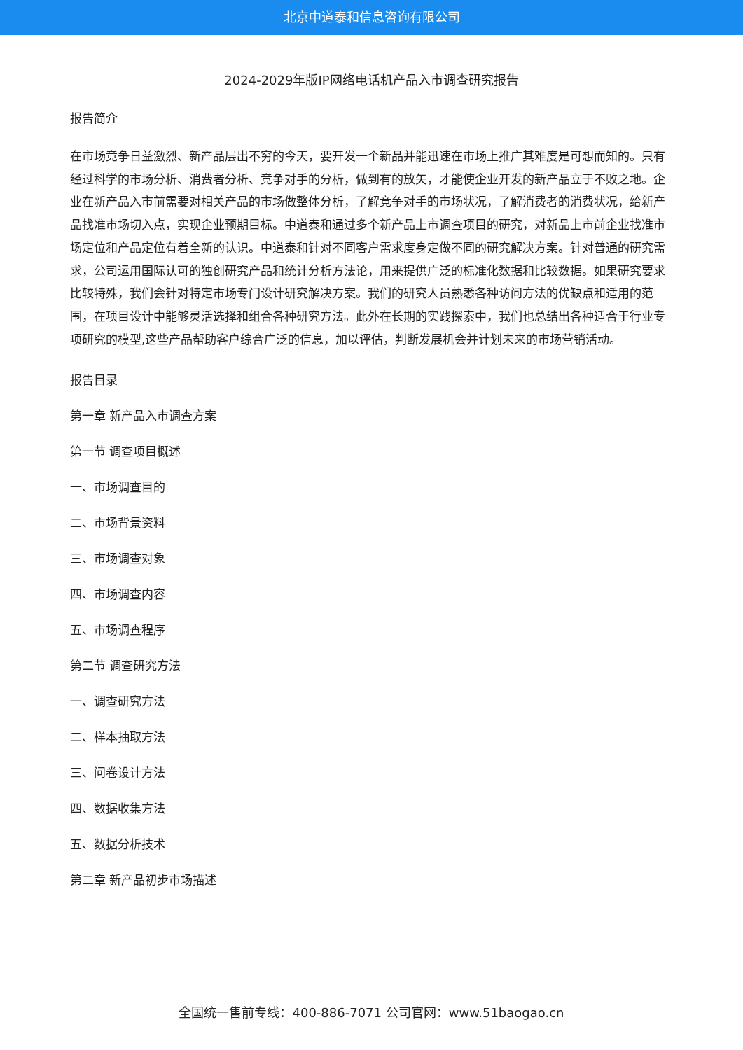北京中道泰和信息咨询有限公司
2024-2029年版IP网络电话机产品入市调查研究报告
报告简介
在市场竞争日益激烈、新产品层出不穷的今天，要开发一个新品并能迅速在市场上推广其难度是可想而知的。只有经过科学的市场分析、消费者分析、竞争对手的分析，做到有的放矢，才能使企业开发的新产品立于不败之地。企业在新产品入市前需要对相关产品的市场做整体分析，了解竞争对手的市场状况，了解消费者的消费状况，给新产品找准市场切入点，实现企业预期目标。中道泰和通过多个新产品上市调查项目的研究，对新品上市前企业找准市场定位和产品定位有着全新的认识。中道泰和针对不同客户需求度身定做不同的研究解决方案。针对普通的研究需求，公司运用国际认可的独创研究产品和统计分析方法论，用来提供广泛的标准化数据和比较数据。如果研究要求比较特殊，我们会针对特定市场专门设计研究解决方案。我们的研究人员熟悉各种访问方法的优缺点和适用的范围，在项目设计中能够灵活选择和组合各种研究方法。此外在长期的实践探索中，我们也总结出各种适合于行业专项研究的模型,这些产品帮助客户综合广泛的信息，加以评估，判断发展机会并计划未来的市场营销活动。
报告目录
第一章 新产品入市调查方案
第一节 调查项目概述
一、市场调查目的
二、市场背景资料
三、市场调查对象
四、市场调查内容
五、市场调查程序
第二节 调查研究方法
一、调查研究方法
二、样本抽取方法
三、问卷设计方法
四、数据收集方法
五、数据分析技术
第二章 新产品初步市场描述
全国统一售前专线：400-886-7071 公司官网：www.51baogao.cn